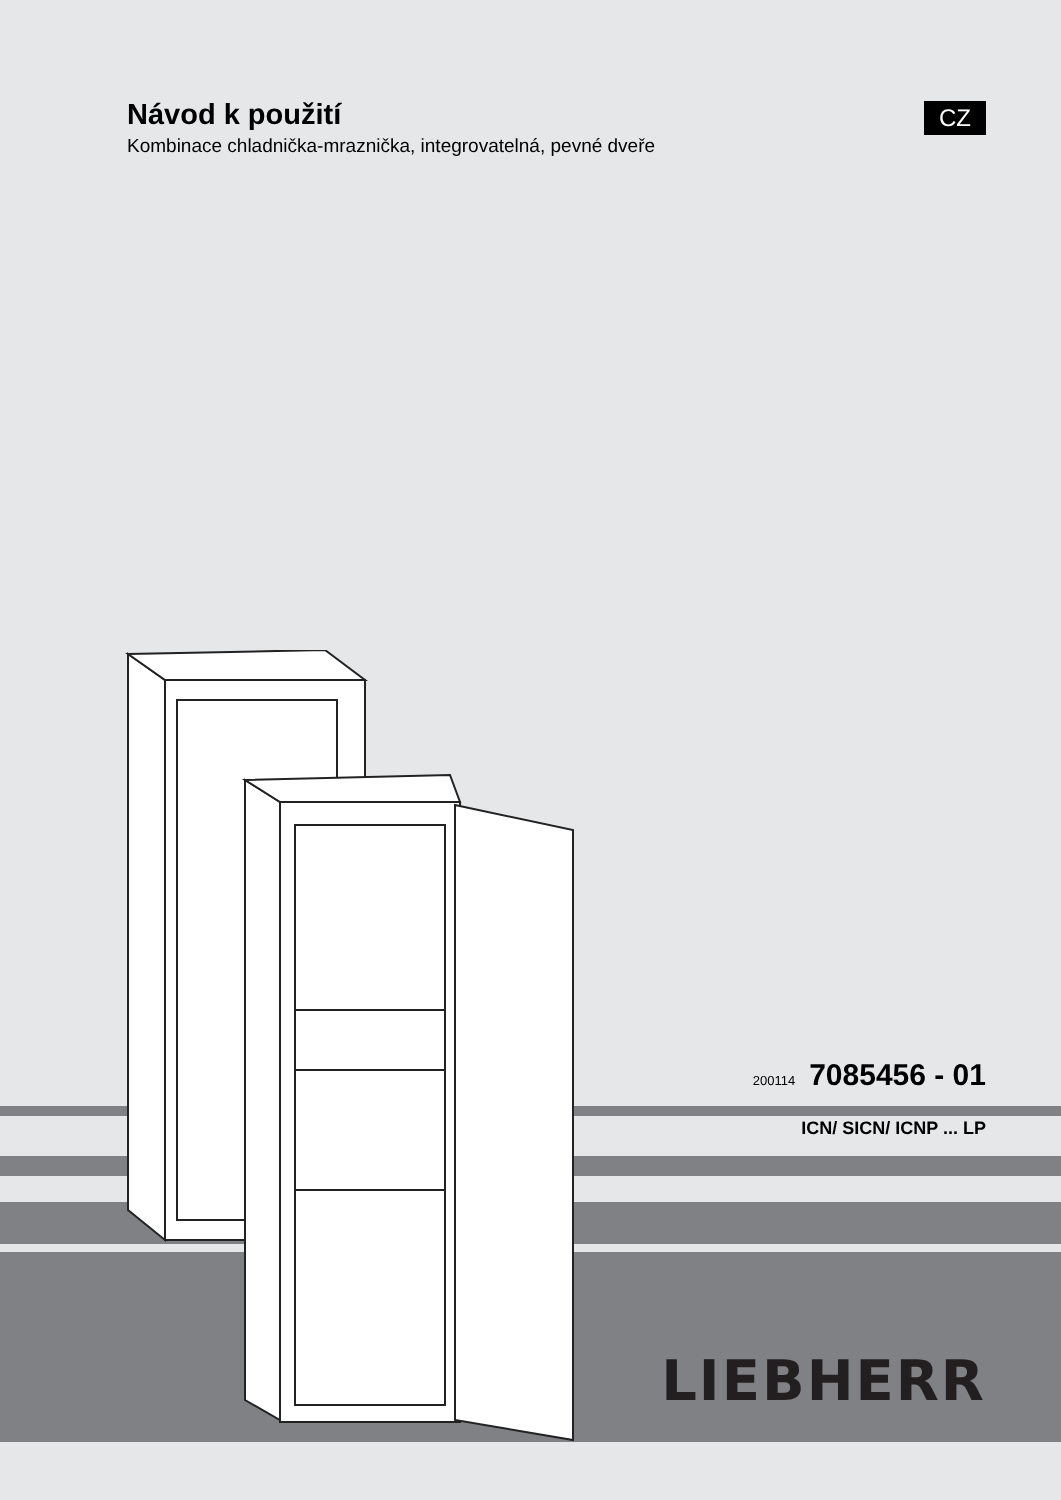Návod k použití
Kombinace chladnička-mraznička, integrovatelná, pevné dveře
CZ
200114 7085456 - 01
ICN/ SICN/ ICNP ... LP
LIEBHERR